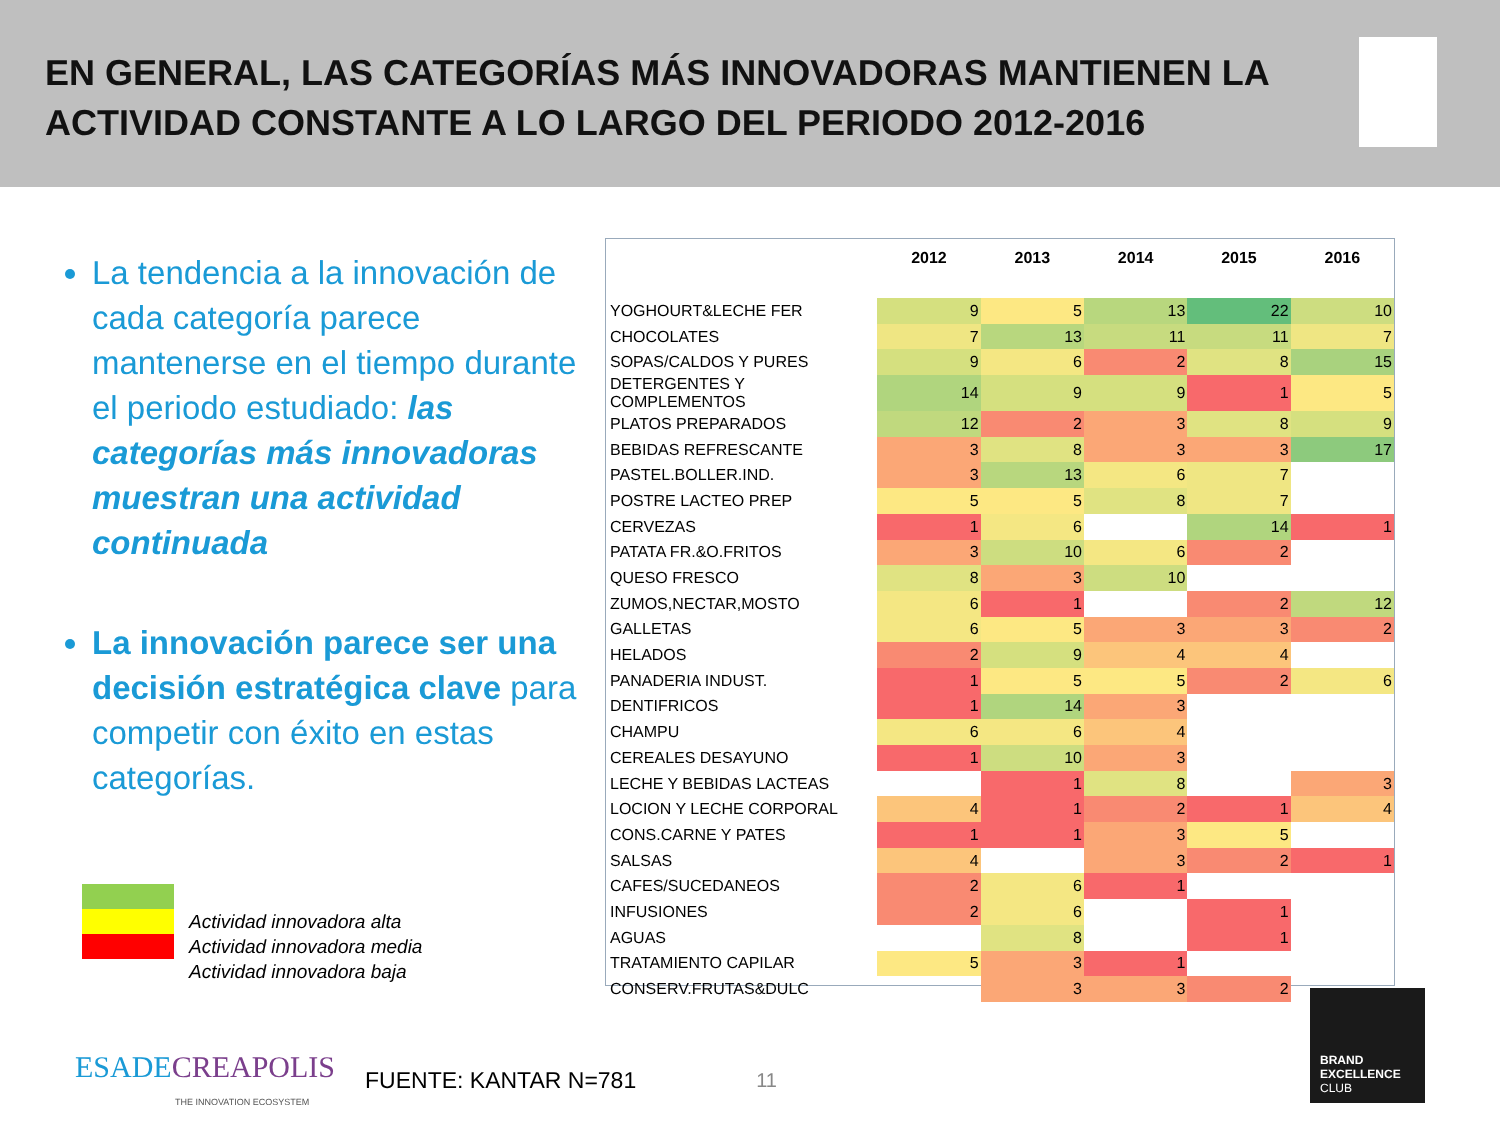EN GENERAL, LAS CATEGORÍAS MÁS INNOVADORAS MANTIENEN LA ACTIVIDAD CONSTANTE A LO LARGO DEL PERIODO 2012-2016
La tendencia a la innovación de cada categoría parece mantenerse en el tiempo durante el periodo estudiado: las categorías más innovadoras muestran una actividad continuada
La innovación parece ser una decisión estratégica clave para competir con éxito en estas categorías.
Actividad innovadora alta
Actividad innovadora media
Actividad innovadora baja
| | 2012 | 2013 | 2014 | 2015 | 2016 |
| --- | --- | --- | --- | --- | --- |
| YOGHOURT&LECHE FER | 9 | 5 | 13 | 22 | 10 |
| CHOCOLATES | 7 | 13 | 11 | 11 | 7 |
| SOPAS/CALDOS Y PURES | 9 | 6 | 2 | 8 | 15 |
| DETERGENTES Y COMPLEMENTOS | 14 | 9 | 9 | 1 | 5 |
| PLATOS PREPARADOS | 12 | 2 | 3 | 8 | 9 |
| BEBIDAS REFRESCANTE | 3 | 8 | 3 | 3 | 17 |
| PASTEL.BOLLER.IND. | 3 | 13 | 6 | 7 | |
| POSTRE LACTEO PREP | 5 | 5 | 8 | 7 | |
| CERVEZAS | 1 | 6 | | 14 | 1 |
| PATATA FR.&O.FRITOS | 3 | 10 | 6 | 2 | |
| QUESO FRESCO | 8 | 3 | 10 | | |
| ZUMOS,NECTAR,MOSTO | 6 | 1 | | 2 | 12 |
| GALLETAS | 6 | 5 | 3 | 3 | 2 |
| HELADOS | 2 | 9 | 4 | 4 | |
| PANADERIA INDUST. | 1 | 5 | 5 | 2 | 6 |
| DENTIFRICOS | 1 | 14 | 3 | | |
| CHAMPU | 6 | 6 | 4 | | |
| CEREALES DESAYUNO | 1 | 10 | 3 | | |
| LECHE Y BEBIDAS LACTEAS | | 1 | 8 | | 3 |
| LOCION Y LECHE CORPORAL | 4 | 1 | 2 | 1 | 4 |
| CONS.CARNE Y PATES | 1 | 1 | 3 | 5 | |
| SALSAS | 4 | | 3 | 2 | 1 |
| CAFES/SUCEDANEOS | 2 | 6 | 1 | | |
| INFUSIONES | 2 | 6 | | 1 | |
| AGUAS | | 8 | | 1 | |
| TRATAMIENTO CAPILAR | 5 | 3 | 1 | | |
| CONSERV.FRUTAS&DULC | | 3 | 3 | 2 | |
ESADE CREAPOLIS
THE INNOVATION ECOSYSTEM
FUENTE: KANTAR N=781
11
BRAND
EXCELLENCE
CLUB